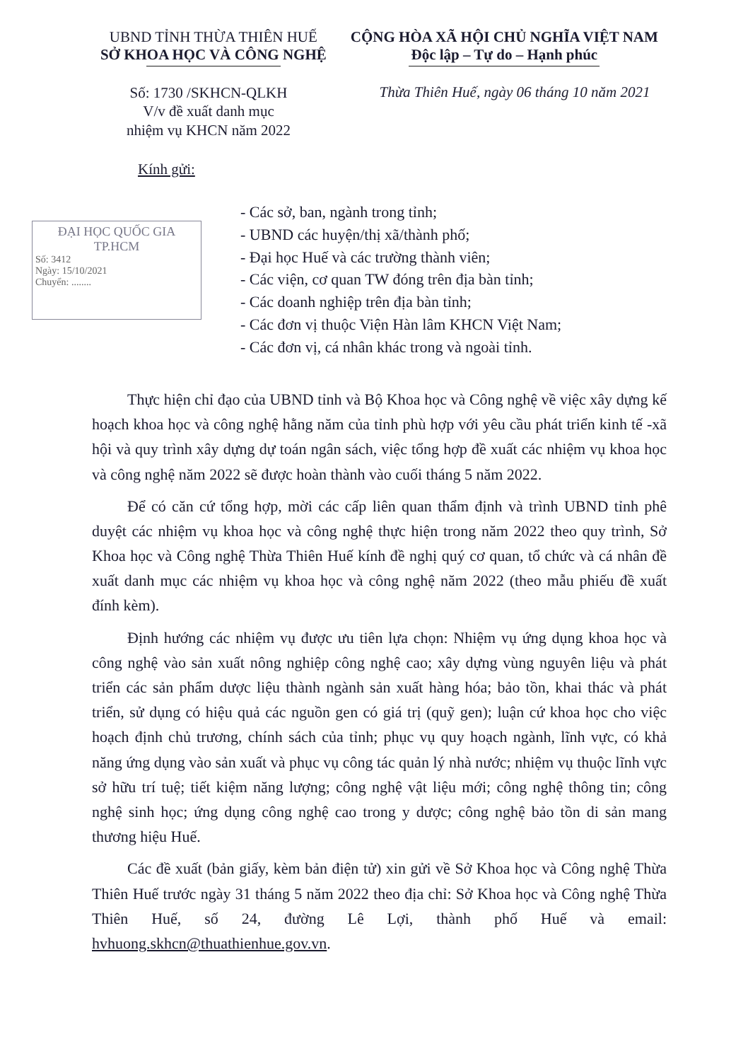UBND TỈNH THỪA THIÊN HUẾ
SỞ KHOA HỌC VÀ CÔNG NGHỆ
CỘNG HÒA XÃ HỘI CHỦ NGHĨA VIỆT NAM
Độc lập – Tự do – Hạnh phúc
Số: 1730 /SKHCN-QLKH
V/v đề xuất danh mục
nhiệm vụ KHCN năm 2022
Thừa Thiên Huế, ngày 06 tháng 10 năm 2021
Kính gửi:
ĐẠI HỌC QUỐC GIA
TP.HCM
Số: 3412
Ngày: 15/10/2021
Chuyển: ........
- Các sở, ban, ngành trong tỉnh;
- UBND các huyện/thị xã/thành phố;
- Đại học Huế và các trường thành viên;
- Các viện, cơ quan TW đóng trên địa bàn tỉnh;
- Các doanh nghiệp trên địa bàn tỉnh;
- Các đơn vị thuộc Viện Hàn lâm KHCN Việt Nam;
- Các đơn vị, cá nhân khác trong và ngoài tỉnh.
Thực hiện chỉ đạo của UBND tỉnh và Bộ Khoa học và Công nghệ về việc xây dựng kế hoạch khoa học và công nghệ hằng năm của tỉnh phù hợp với yêu cầu phát triển kinh tế -xã hội và quy trình xây dựng dự toán ngân sách, việc tổng hợp đề xuất các nhiệm vụ khoa học và công nghệ năm 2022 sẽ được hoàn thành vào cuối tháng 5 năm 2022.
Để có căn cứ tổng hợp, mời các cấp liên quan thẩm định và trình UBND tỉnh phê duyệt các nhiệm vụ khoa học và công nghệ thực hiện trong năm 2022 theo quy trình, Sở Khoa học và Công nghệ Thừa Thiên Huế kính đề nghị quý cơ quan, tổ chức và cá nhân đề xuất danh mục các nhiệm vụ khoa học và công nghệ năm 2022 (theo mẫu phiếu đề xuất đính kèm).
Định hướng các nhiệm vụ được ưu tiên lựa chọn: Nhiệm vụ ứng dụng khoa học và công nghệ vào sản xuất nông nghiệp công nghệ cao; xây dựng vùng nguyên liệu và phát triển các sản phẩm dược liệu thành ngành sản xuất hàng hóa; bảo tồn, khai thác và phát triển, sử dụng có hiệu quả các nguồn gen có giá trị (quỹ gen); luận cứ khoa học cho việc hoạch định chủ trương, chính sách của tỉnh; phục vụ quy hoạch ngành, lĩnh vực, có khả năng ứng dụng vào sản xuất và phục vụ công tác quản lý nhà nước; nhiệm vụ thuộc lĩnh vực sở hữu trí tuệ; tiết kiệm năng lượng; công nghệ vật liệu mới; công nghệ thông tin; công nghệ sinh học; ứng dụng công nghệ cao trong y dược; công nghệ bảo tồn di sản mang thương hiệu Huế.
Các đề xuất (bản giấy, kèm bản điện tử) xin gửi về Sở Khoa học và Công nghệ Thừa Thiên Huế trước ngày 31 tháng 5 năm 2022 theo địa chỉ: Sở Khoa học và Công nghệ Thừa Thiên Huế, số 24, đường Lê Lợi, thành phố Huế và email: hvhuong.skhcn@thuathienhue.gov.vn.